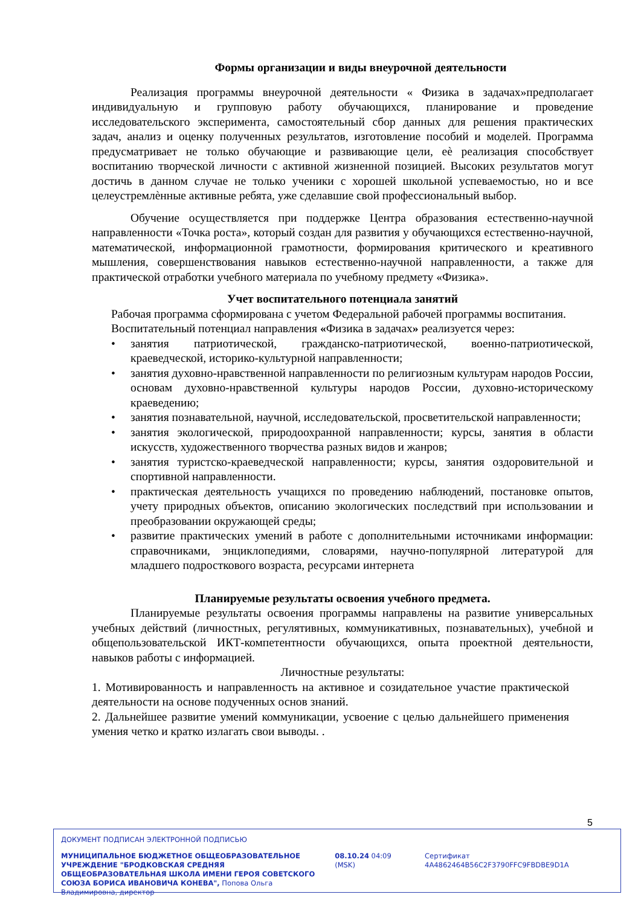Формы организации и виды внеурочной деятельности
Реализация программы внеурочной деятельности « Физика в задачах»предполагает индивидуальную и групповую работу обучающихся, планирование и проведение исследовательского эксперимента, самостоятельный сбор данных для решения практических задач, анализ и оценку полученных результатов, изготовление пособий и моделей. Программа предусматривает не только обучающие и развивающие цели, еѐ реализация способствует воспитанию творческой личности с активной жизненной позицией. Высоких результатов могут достичь в данном случае не только ученики с хорошей школьной успеваемостью, но и все целеустремлѐнные активные ребята, уже сделавшие свой профессиональный выбор.
Обучение осуществляется при поддержке Центра образования естественно-научной направленности «Точка роста», который создан для развития у обучающихся естественно-научной, математической, информационной грамотности, формирования критического и креативного мышления, совершенствования навыков естественно-научной направленности, а также для практической отработки учебного материала по учебному предмету «Физика».
Учет воспитательного потенциала занятий
Рабочая программа сформирована с учетом Федеральной рабочей программы воспитания.
Воспитательный потенциал направления «Физика в задачах» реализуется через:
• занятия патриотической, гражданско-патриотической, военно-патриотической, краеведческой, историко-культурной направленности;
• занятия духовно-нравственной направленности по религиозным культурам народов России, основам духовно-нравственной культуры народов России, духовно-историческому краеведению;
• занятия познавательной, научной, исследовательской, просветительской направленности;
• занятия экологической, природоохранной направленности; курсы, занятия в области искусств, художественного творчества разных видов и жанров;
• занятия туристско-краеведческой направленности; курсы, занятия оздоровительной и спортивной направленности.
• практическая деятельность учащихся по проведению наблюдений, постановке опытов, учету природных объектов, описанию экологических последствий при использовании и преобразовании окружающей среды;
• развитие практических умений в работе с дополнительными источниками информации: справочниками, энциклопедиями, словарями, научно-популярной литературой для младшего подросткового возраста, ресурсами интернета
Планируемые результаты освоения учебного предмета.
Планируемые результаты освоения программы направлены на развитие универсальных учебных действий (личностных, регулятивных, коммуникативных, познавательных), учебной и общепользовательской ИКТ-компетентности обучающихся, опыта проектной деятельности, навыков работы с информацией.
Личностные результаты:
1. Мотивированность и направленность на активное и созидательное участие практической деятельности на основе подученных основ знаний.
2. Дальнейшее развитие умений коммуникации, усвоение с целью дальнейшего применения умения четко и кратко излагать свои выводы. .
5
ДОКУМЕНТ ПОДПИСАН ЭЛЕКТРОННОЙ ПОДПИСЬЮ
МУНИЦИПАЛЬНОЕ БЮДЖЕТНОЕ ОБЩЕОБРАЗОВАТЕЛЬНОЕ УЧРЕЖДЕНИЕ "БРОДКОВСКАЯ СРЕДНЯЯ ОБЩЕОБРАЗОВАТЕЛЬНАЯ ШКОЛА ИМЕНИ ГЕРОЯ СОВЕТСКОГО СОЮЗА БОРИСА ИВАНОВИЧА КОНЕВА", Попова Ольга Владимировна, директор
08.10.24 04:09 (MSK) Сертификат 4A4862464B56C2F3790FFC9FBDBE9D1A